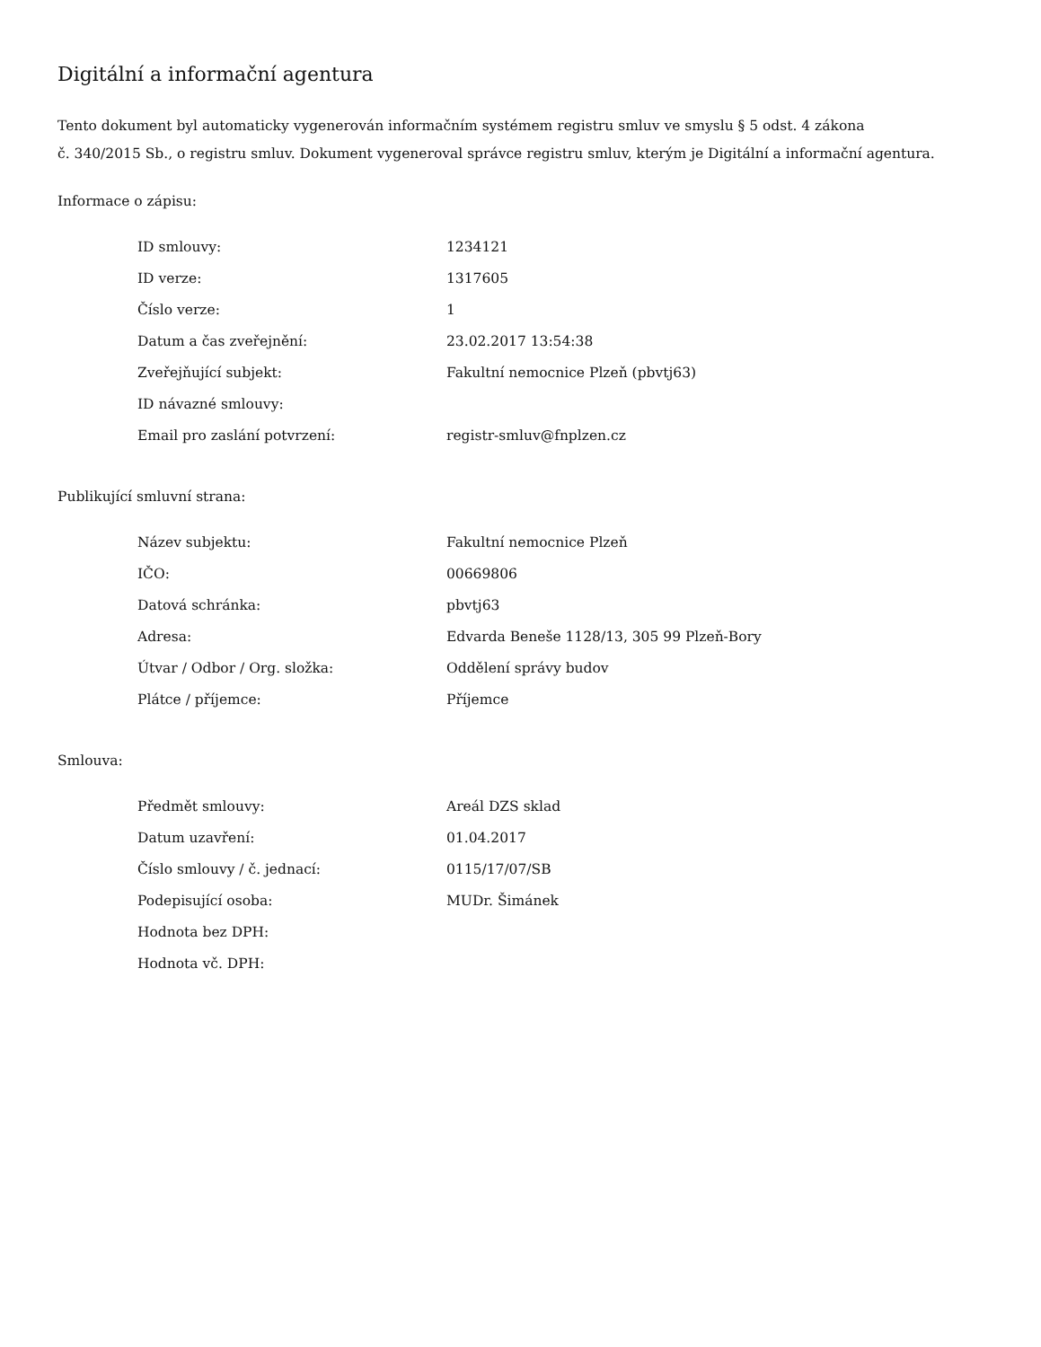Digitální a informační agentura
Tento dokument byl automaticky vygenerován informačním systémem registru smluv ve smyslu § 5 odst. 4 zákona
č. 340/2015 Sb., o registru smluv. Dokument vygeneroval správce registru smluv, kterým je Digitální a informační agentura.
Informace o zápisu:
| ID smlouvy: | 1234121 |
| ID verze: | 1317605 |
| Číslo verze: | 1 |
| Datum a čas zveřejnění: | 23.02.2017 13:54:38 |
| Zveřejňující subjekt: | Fakultní nemocnice Plzeň (pbvtj63) |
| ID návazné smlouvy: | |
| Email pro zaslání potvrzení: | registr-smluv@fnplzen.cz |
Publikující smluvní strana:
| Název subjektu: | Fakultní nemocnice Plzeň |
| IČO: | 00669806 |
| Datová schránka: | pbvtj63 |
| Adresa: | Edvarda Beneše 1128/13, 305 99 Plzeň-Bory |
| Útvar / Odbor / Org. složka: | Oddělení správy budov |
| Plátce / příjemce: | Příjemce |
Smlouva:
| Předmět smlouvy: | Areál DZS sklad |
| Datum uzavření: | 01.04.2017 |
| Číslo smlouvy / č. jednací: | 0115/17/07/SB |
| Podepisující osoba: | MUDr. Šimánek |
| Hodnota bez DPH: | |
| Hodnota vč. DPH: | |